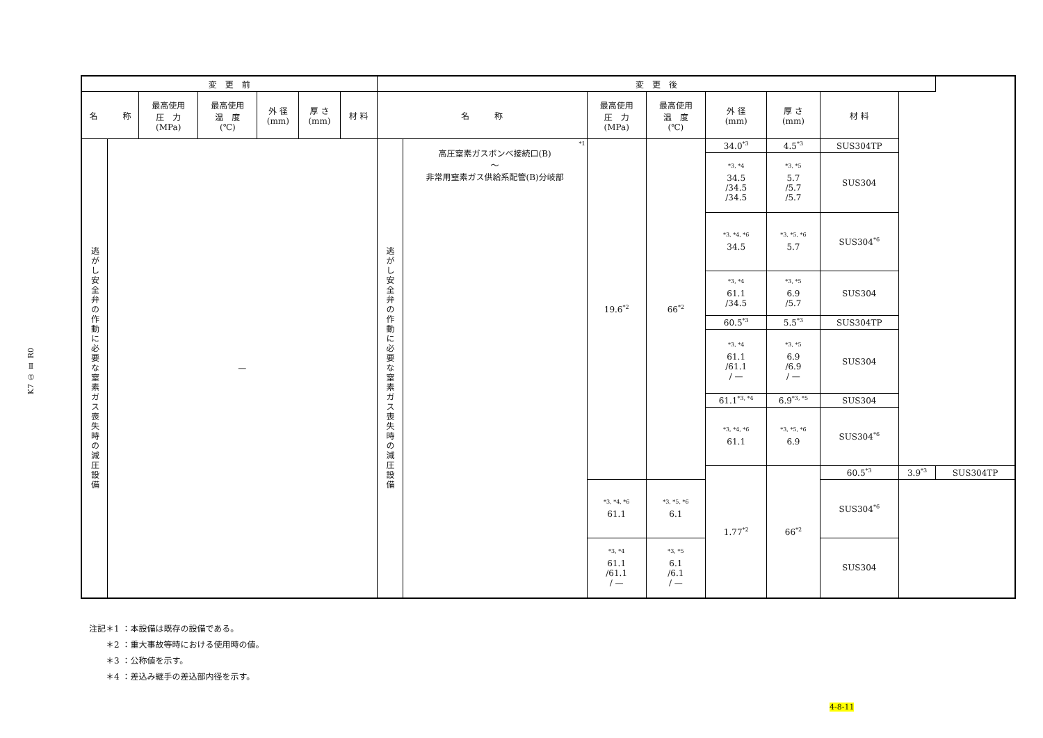K7 ① Ⅱ R0
| 変 更 前 | | | | | | | 変 更 後 | | | | | | | | |
| --- | --- | --- | --- | --- | --- | --- | --- | --- | --- | --- | --- | --- | --- | --- | --- |
| 名 称 | | 最高使用 圧 力 (MPa) | 最高使用 温 度 (℃) | 外 径 (mm) | 厚 さ (mm) | 材 料 | 名 称 | | 最高使用 圧 力 (MPa) | 最高使用 温 度 (℃) | 外 径 (mm) | 厚 さ (mm) | 材 料 | | |
| 逃がし安全弁の作動に必要な窒素ガス喪失時の減圧設備 | — | | | | | | 逃がし安全弁の作動に必要な窒素ガス喪失時の減圧設備 | *1 高圧窒素ガスボンベ接続口(B) ～ 非常用窒素ガス供給系配管(B)分岐部 | 19.6<sup>*2</sup> | 66<sup>*2</sup> | 34.0<sup>*3</sup> | 4.5<sup>*3</sup> | SUS304TP | | |
| | | | | | | | | | | | <sup>*3, *4</sup> 34.5 /34.5 /34.5 | <sup>*3, *5</sup> 5.7 /5.7 /5.7 | SUS304 | | |
| | | | | | | | | | | | <sup>*3, *4, *6</sup> 34.5 | <sup>*3, *5, *6</sup> 5.7 | SUS304<sup>*6</sup> | | |
| | | | | | | | | | | | <sup>*3, *4</sup> 61.1 /34.5 | <sup>*3, *5</sup> 6.9 /5.7 | SUS304 | | |
| | | | | | | | | | | | 60.5<sup>*3</sup> | 5.5<sup>*3</sup> | SUS304TP | | |
| | | | | | | | | | | | <sup>*3, *4</sup> 61.1 /61.1 / — | <sup>*3, *5</sup> 6.9 /6.9 / — | SUS304 | | |
| | | | | | | | | | | | 61.1<sup>*3, *4</sup> | 6.9<sup>*3, *5</sup> | SUS304 | | |
| | | | | | | | | | | | <sup>*3, *4, *6</sup> 61.1 | <sup>*3, *5, *6</sup> 6.9 | SUS304<sup>*6</sup> | | |
| | | | | | | | | | | | 1.77<sup>*2</sup> | 66<sup>*2</sup> | 60.5<sup>*3</sup> | 3.9<sup>*3</sup> | SUS304TP |
| | | | | | | | | | <sup>*3, *4, *6</sup> 61.1 | <sup>*3, *5, *6</sup> 6.1 | | | SUS304<sup>*6</sup> | | |
| | | | | | | | | | <sup>*3, *4</sup> 61.1 /61.1 / — | <sup>*3, *5</sup> 6.1 /6.1 / — | | | SUS304 | | |
注記＊1 ：本設備は既存の設備である。
　　＊2 ：重大事故等時における使用時の値。
　　＊3 ：公称値を示す。
　　＊4 ：差込み継手の差込部内径を示す。
4-8-11